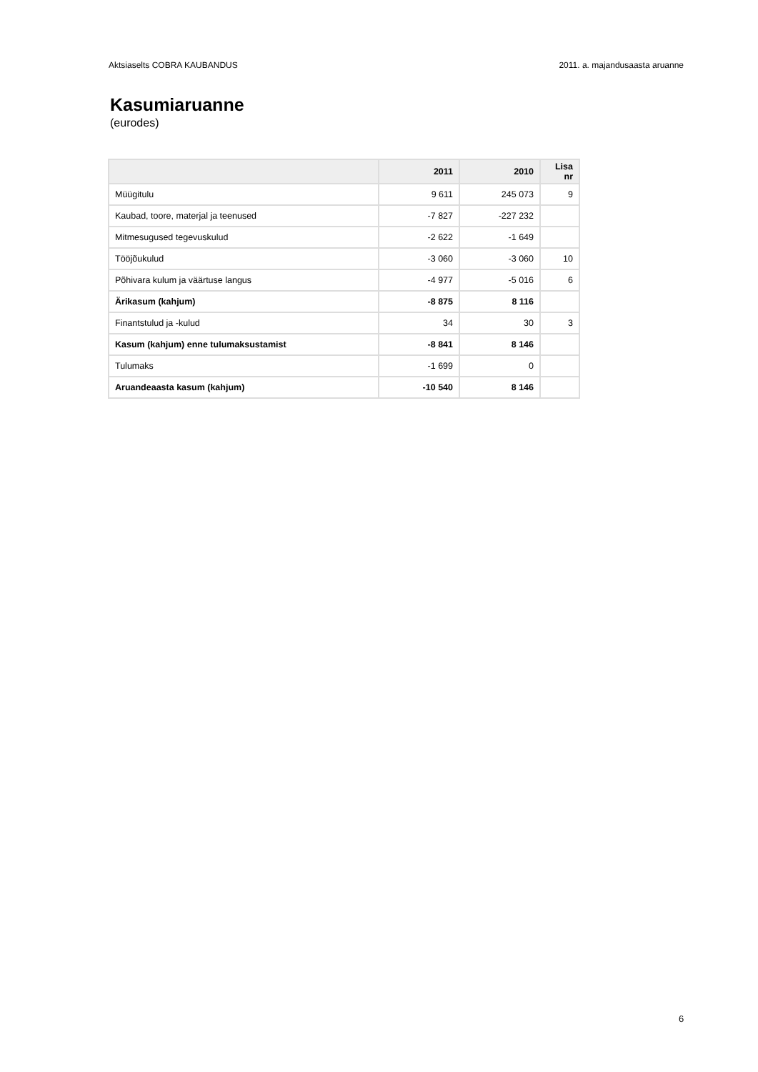Aktsiaselts COBRA KAUBANDUS 2011. a. majandusaasta aruanne
Kasumiaruanne
(eurodes)
| | 2011 | 2010 | Lisa nr |
| --- | --- | --- | --- |
| Müügitulu | 9 611 | 245 073 | 9 |
| Kaubad, toore, materjal ja teenused | -7 827 | -227 232 | |
| Mitmesugused tegevuskulud | -2 622 | -1 649 | |
| Tööjõukulud | -3 060 | -3 060 | 10 |
| Põhivara kulum ja väärtuse langus | -4 977 | -5 016 | 6 |
| Ärikasum (kahjum) | -8 875 | 8 116 | |
| Finantstulud ja -kulud | 34 | 30 | 3 |
| Kasum (kahjum) enne tulumaksustamist | -8 841 | 8 146 | |
| Tulumaks | -1 699 | 0 | |
| Aruandeaasta kasum (kahjum) | -10 540 | 8 146 | |
6